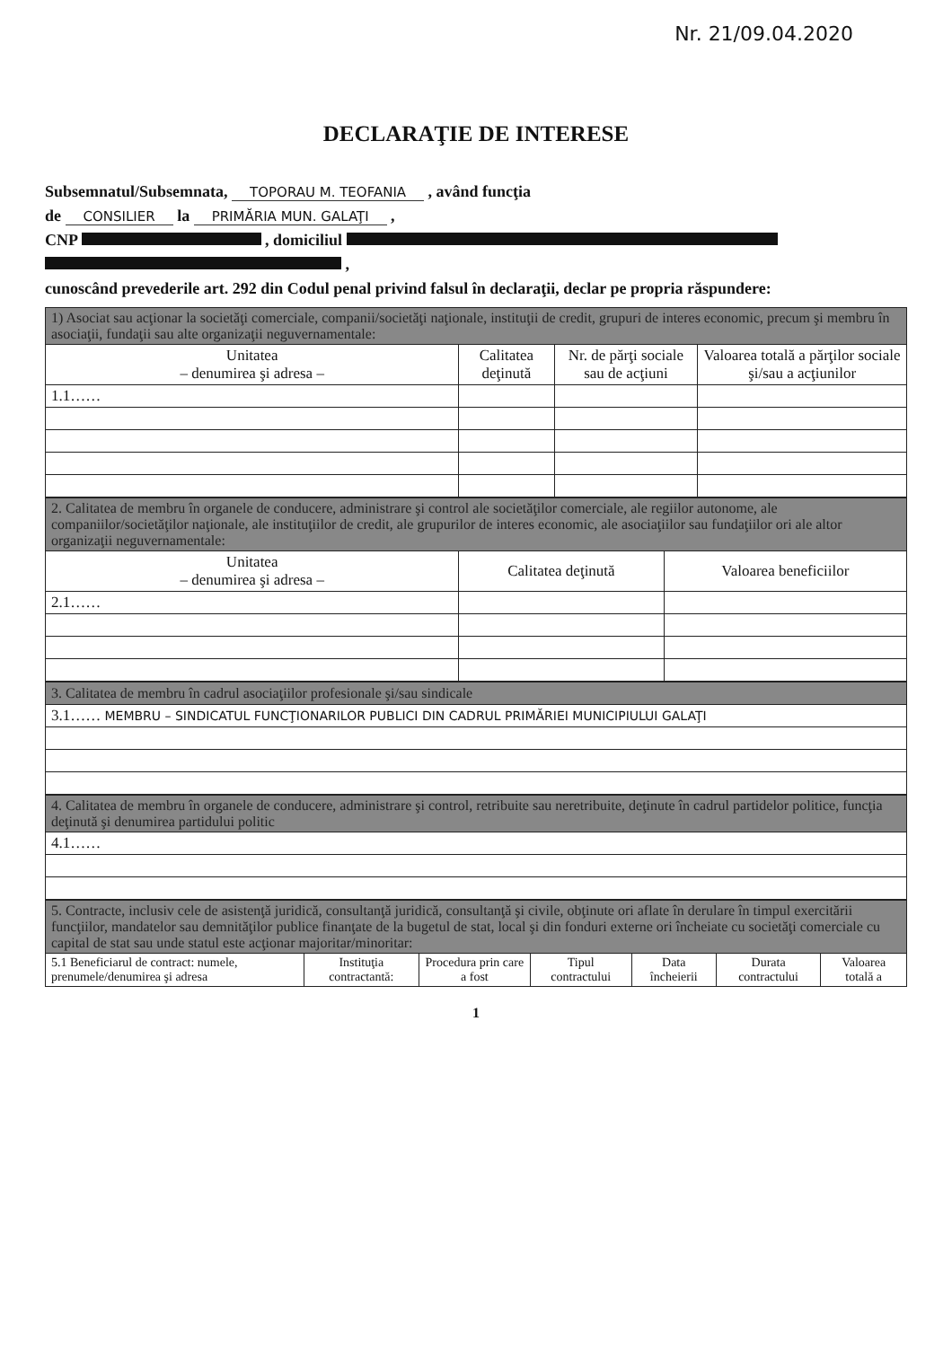Nr. 21/09.04.2020
DECLARAŢIE DE INTERESE
Subsemnatul/Subsemnata, TOPORAU M. TEOFANIA , având funcţia
de CONSILIER la PRIMĂRIA MUN. GALAŢI ,
CNP , domiciliul
,
cunoscând prevederile art. 292 din Codul penal privind falsul în declaraţii, declar pe propria răspundere:
| 1) Asociat sau acţionar la societăţi comerciale, companii/societăţi naţionale, instituţii de credit, grupuri de interes economic, precum şi membru în asociaţii, fundaţii sau alte organizaţii neguvernamentale: | | | |
| Unitatea – denumirea şi adresa – | Calitatea deţinută | Nr. de părţi sociale sau de acţiuni | Valoarea totală a părţilor sociale şi/sau a acţiunilor |
| 1.1…… | | | |
| 2. Calitatea de membru în organele de conducere, administrare şi control ale societăţilor comerciale, ale regiilor autonome, ale companiilor/societăţilor naţionale, ale instituţiilor de credit, ale grupurilor de interes economic, ale asociaţiilor sau fundaţiilor ori ale altor organizaţii neguvernamentale: | | |
| Unitatea – denumirea şi adresa – | Calitatea deţinută | Valoarea beneficiilor |
| 2.1…… | | |
| 3. Calitatea de membru în cadrul asociaţiilor profesionale şi/sau sindicale |
| 3.1…… MEMBRU – SINDICATUL FUNCŢIONARILOR PUBLICI DIN CADRUL PRIMĂRIEI MUNICIPIULUI GALAŢI |
| 4. Calitatea de membru în organele de conducere, administrare şi control, retribuite sau neretribuite, deţinute în cadrul partidelor politice, funcţia deţinută şi denumirea partidului politic |
| 4.1…… |
| 5. Contracte, inclusiv cele de asistenţă juridică, consultanţă juridică, consultanţă şi civile, obţinute ori aflate în derulare în timpul exercitării funcţiilor, mandatelor sau demnităţilor publice finanţate de la bugetul de stat, local şi din fonduri externe ori încheiate cu societăţi comerciale cu capital de stat sau unde statul este acţionar majoritar/minoritar: | | | | | | |
| 5.1 Beneficiarul de contract: numele, prenumele/denumirea şi adresa | Instituţia contractantă: | Procedura prin care a fost | Tipul contractului | Data încheierii | Durata contractului | Valoarea totală a |
1